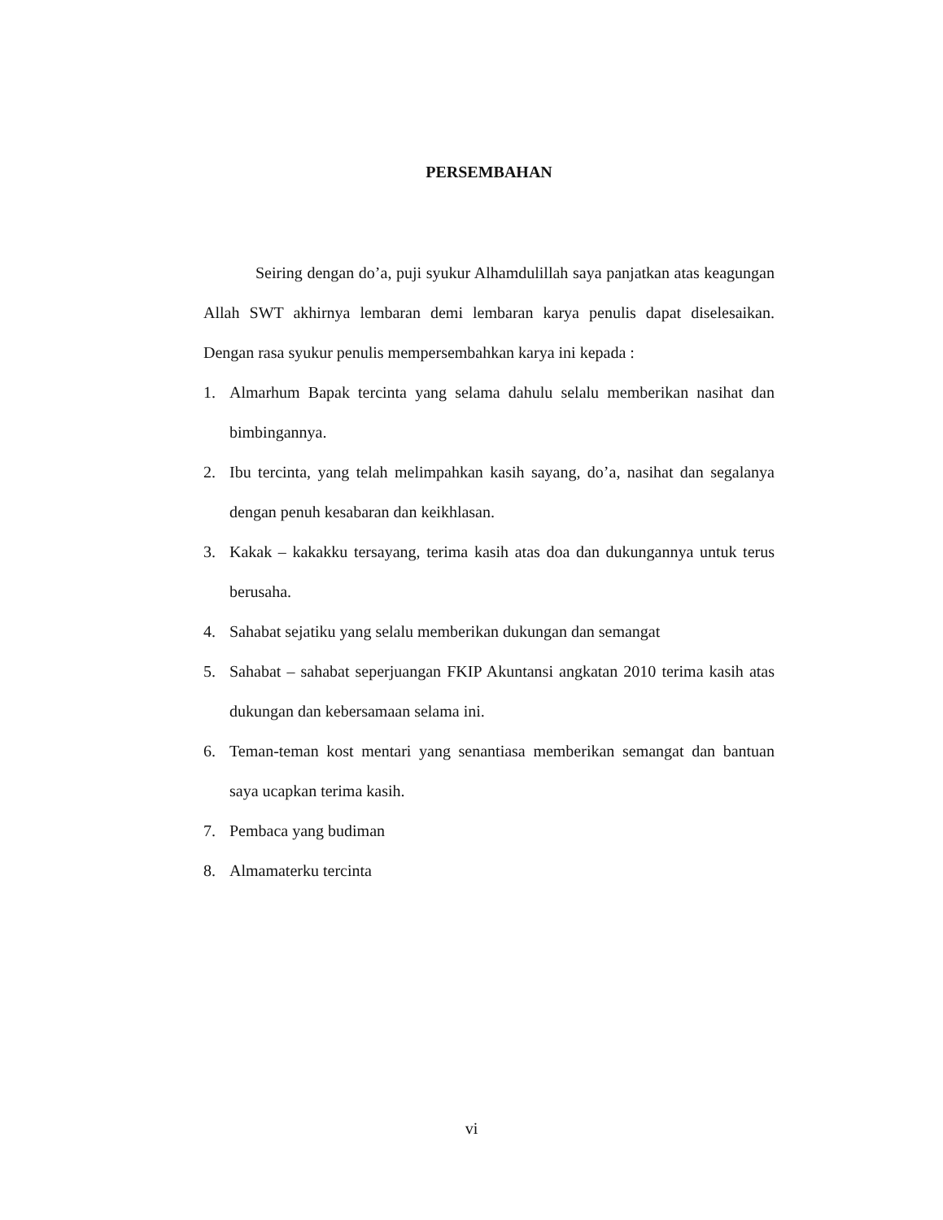PERSEMBAHAN
Seiring dengan do’a, puji syukur Alhamdulillah saya panjatkan atas keagungan Allah SWT akhirnya lembaran demi lembaran karya penulis dapat diselesaikan. Dengan rasa syukur penulis mempersembahkan karya ini kepada :
1. Almarhum Bapak tercinta yang selama dahulu selalu memberikan nasihat dan bimbingannya.
2. Ibu tercinta, yang telah melimpahkan kasih sayang, do’a, nasihat dan segalanya dengan penuh kesabaran dan keikhlasan.
3. Kakak – kakakku tersayang, terima kasih atas doa dan dukungannya untuk terus berusaha.
4. Sahabat sejatiku yang selalu memberikan dukungan dan semangat
5. Sahabat – sahabat seperjuangan FKIP Akuntansi angkatan 2010 terima kasih atas dukungan dan kebersamaan selama ini.
6. Teman-teman kost mentari yang senantiasa memberikan semangat dan bantuan saya ucapkan terima kasih.
7. Pembaca yang budiman
8. Almamaterku tercinta
vi